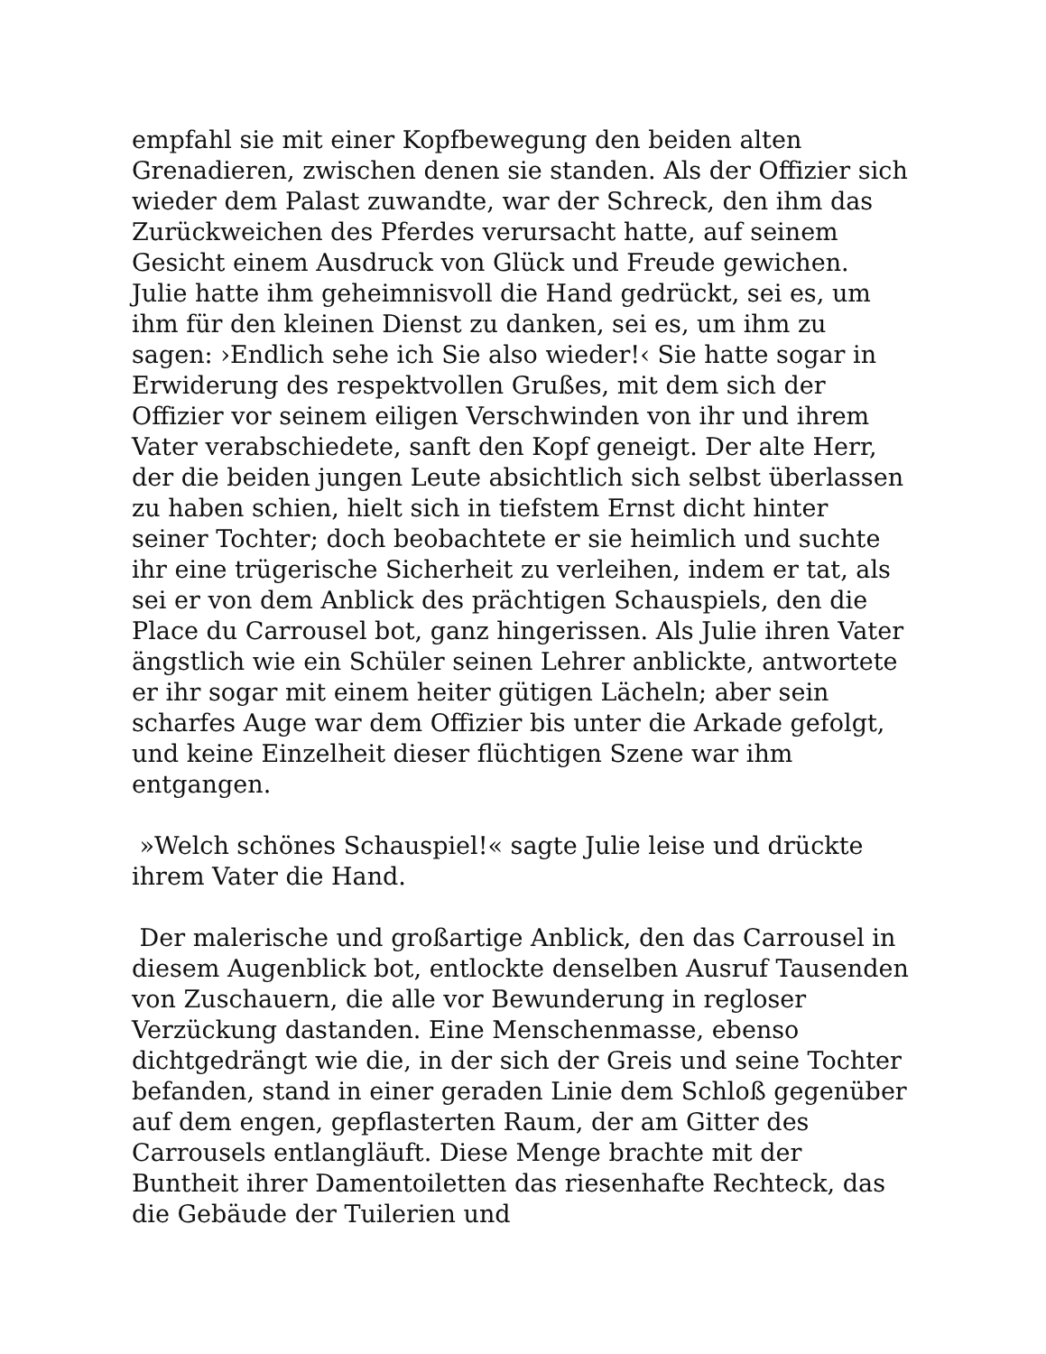empfahl sie mit einer Kopfbewegung den beiden alten Grenadieren, zwischen denen sie standen. Als der Offizier sich wieder dem Palast zuwandte, war der Schreck, den ihm das Zurückweichen des Pferdes verursacht hatte, auf seinem Gesicht einem Ausdruck von Glück und Freude gewichen. Julie hatte ihm geheimnisvoll die Hand gedrückt, sei es, um ihm für den kleinen Dienst zu danken, sei es, um ihm zu sagen: ›Endlich sehe ich Sie also wieder!‹ Sie hatte sogar in Erwiderung des respektvollen Grußes, mit dem sich der Offizier vor seinem eiligen Verschwinden von ihr und ihrem Vater verabschiedete, sanft den Kopf geneigt. Der alte Herr, der die beiden jungen Leute absichtlich sich selbst überlassen zu haben schien, hielt sich in tiefstem Ernst dicht hinter seiner Tochter; doch beobachtete er sie heimlich und suchte ihr eine trügerische Sicherheit zu verleihen, indem er tat, als sei er von dem Anblick des prächtigen Schauspiels, den die Place du Carrousel bot, ganz hingerissen. Als Julie ihren Vater ängstlich wie ein Schüler seinen Lehrer anblickte, antwortete er ihr sogar mit einem heiter gütigen Lächeln; aber sein scharfes Auge war dem Offizier bis unter die Arkade gefolgt, und keine Einzelheit dieser flüchtigen Szene war ihm entgangen.
»Welch schönes Schauspiel!« sagte Julie leise und drückte ihrem Vater die Hand.
Der malerische und großartige Anblick, den das Carrousel in diesem Augenblick bot, entlockte denselben Ausruf Tausenden von Zuschauern, die alle vor Bewunderung in regloser Verzückung dastanden. Eine Menschenmasse, ebenso dichtgedrängt wie die, in der sich der Greis und seine Tochter befanden, stand in einer geraden Linie dem Schloß gegenüber auf dem engen, gepflasterten Raum, der am Gitter des Carrousels entlangläuft. Diese Menge brachte mit der Buntheit ihrer Damentoiletten das riesenhafte Rechteck, das die Gebäude der Tuilerien und